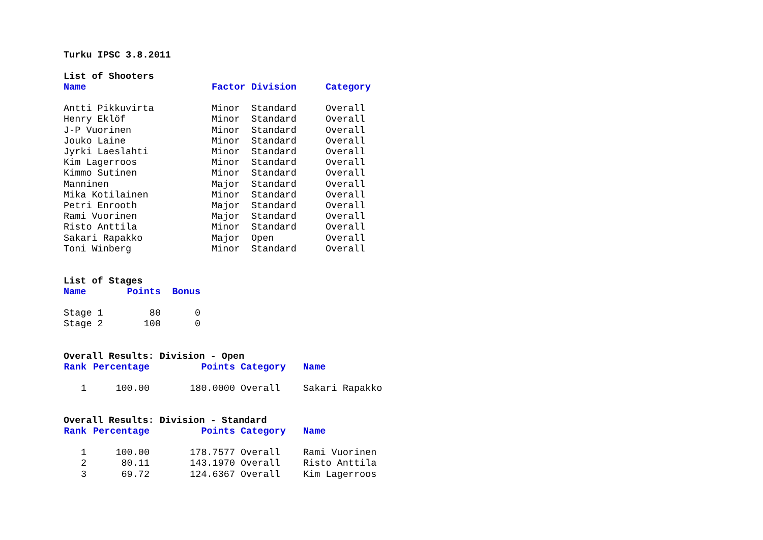Turku IPSC 3.8.2011
List of Shooters
| Name | Factor | Division | Category |
| --- | --- | --- | --- |
| Antti Pikkuvirta | Minor | Standard | Overall |
| Henry Eklöf | Minor | Standard | Overall |
| J-P Vuorinen | Minor | Standard | Overall |
| Jouko Laine | Minor | Standard | Overall |
| Jyrki Laeslahti | Minor | Standard | Overall |
| Kim Lagerroos | Minor | Standard | Overall |
| Kimmo Sutinen | Minor | Standard | Overall |
| Manninen | Major | Standard | Overall |
| Mika Kotilainen | Minor | Standard | Overall |
| Petri Enrooth | Major | Standard | Overall |
| Rami Vuorinen | Major | Standard | Overall |
| Risto Anttila | Minor | Standard | Overall |
| Sakari Rapakko | Major | Open | Overall |
| Toni Winberg | Minor | Standard | Overall |
List of Stages
| Name | Points | Bonus |
| --- | --- | --- |
| Stage 1 | 80 | 0 |
| Stage 2 | 100 | 0 |
Overall Results: Division - Open
| Rank | Percentage | Points | Category | Name |
| --- | --- | --- | --- | --- |
| 1 | 100.00 | 180.0000 | Overall | Sakari Rapakko |
Overall Results: Division - Standard
| Rank | Percentage | Points | Category | Name |
| --- | --- | --- | --- | --- |
| 1 | 100.00 | 178.7577 | Overall | Rami Vuorinen |
| 2 | 80.11 | 143.1970 | Overall | Risto Anttila |
| 3 | 69.72 | 124.6367 | Overall | Kim Lagerroos |